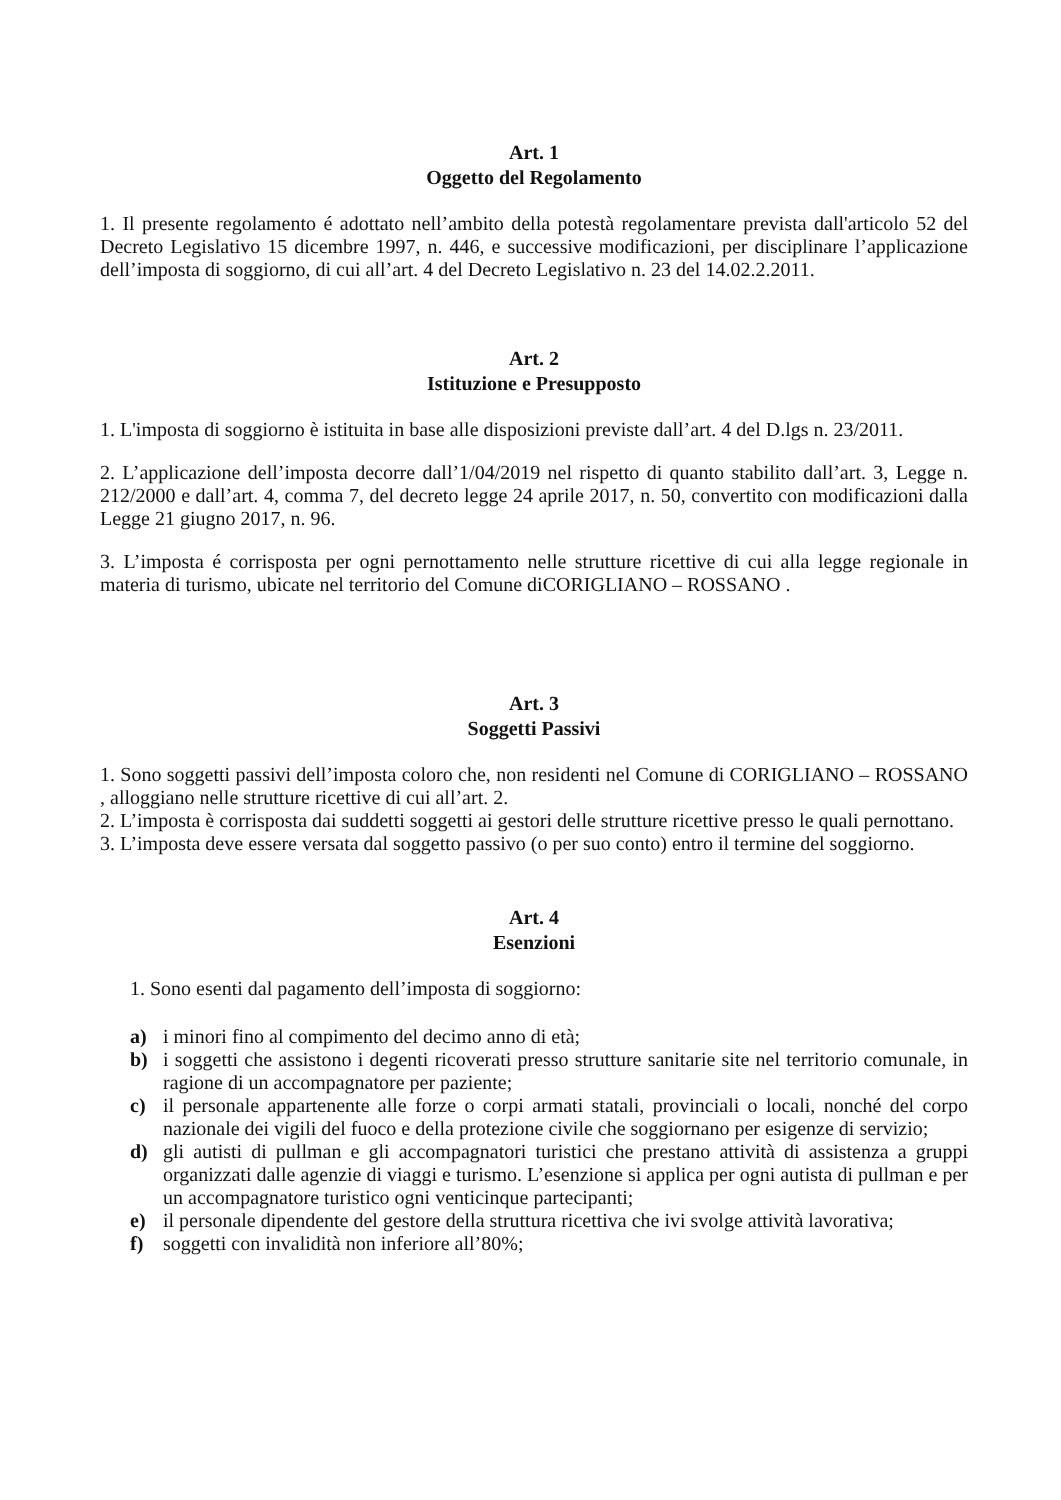Art. 1
Oggetto del Regolamento
1. Il presente regolamento é adottato nell’ambito della potestà regolamentare prevista dall'articolo 52 del Decreto Legislativo 15 dicembre 1997, n. 446, e successive modificazioni, per disciplinare l’applicazione dell’imposta di soggiorno, di cui all’art. 4 del Decreto Legislativo n. 23 del 14.02.2.2011.
Art. 2
Istituzione e Presupposto
1. L'imposta di soggiorno è istituita in base alle disposizioni previste dall’art. 4 del D.lgs n. 23/2011.
2. L’applicazione dell’imposta decorre dall’1/04/2019 nel rispetto di quanto stabilito dall’art. 3, Legge n. 212/2000 e dall’art. 4, comma 7, del decreto legge 24 aprile 2017, n. 50, convertito con modificazioni dalla Legge 21 giugno 2017, n. 96.
3. L’imposta é corrisposta per ogni pernottamento nelle strutture ricettive di cui alla legge regionale in materia di turismo, ubicate nel territorio del Comune diCORIGLIANO – ROSSANO .
Art. 3
Soggetti Passivi
1. Sono soggetti passivi dell’imposta coloro che, non residenti nel Comune di CORIGLIANO – ROSSANO , alloggiano nelle strutture ricettive di cui all’art. 2.
2. L’imposta è corrisposta dai suddetti soggetti ai gestori delle strutture ricettive presso le quali pernottano.
3. L’imposta deve essere versata dal soggetto passivo (o per suo conto) entro il termine del soggiorno.
Art. 4
Esenzioni
1. Sono esenti dal pagamento dell’imposta di soggiorno:
a) i minori fino al compimento del decimo anno di età;
b) i soggetti che assistono i degenti ricoverati presso strutture sanitarie site nel territorio comunale, in ragione di un accompagnatore per paziente;
c) il personale appartenente alle forze o corpi armati statali, provinciali o locali, nonché del corpo nazionale dei vigili del fuoco e della protezione civile che soggiornano per esigenze di servizio;
d) gli autisti di pullman e gli accompagnatori turistici che prestano attività di assistenza a gruppi organizzati dalle agenzie di viaggi e turismo. L’esenzione si applica per ogni autista di pullman e per un accompagnatore turistico ogni venticinque partecipanti;
e) il personale dipendente del gestore della struttura ricettiva che ivi svolge attività lavorativa;
f) soggetti con invalidità non inferiore all’80%;